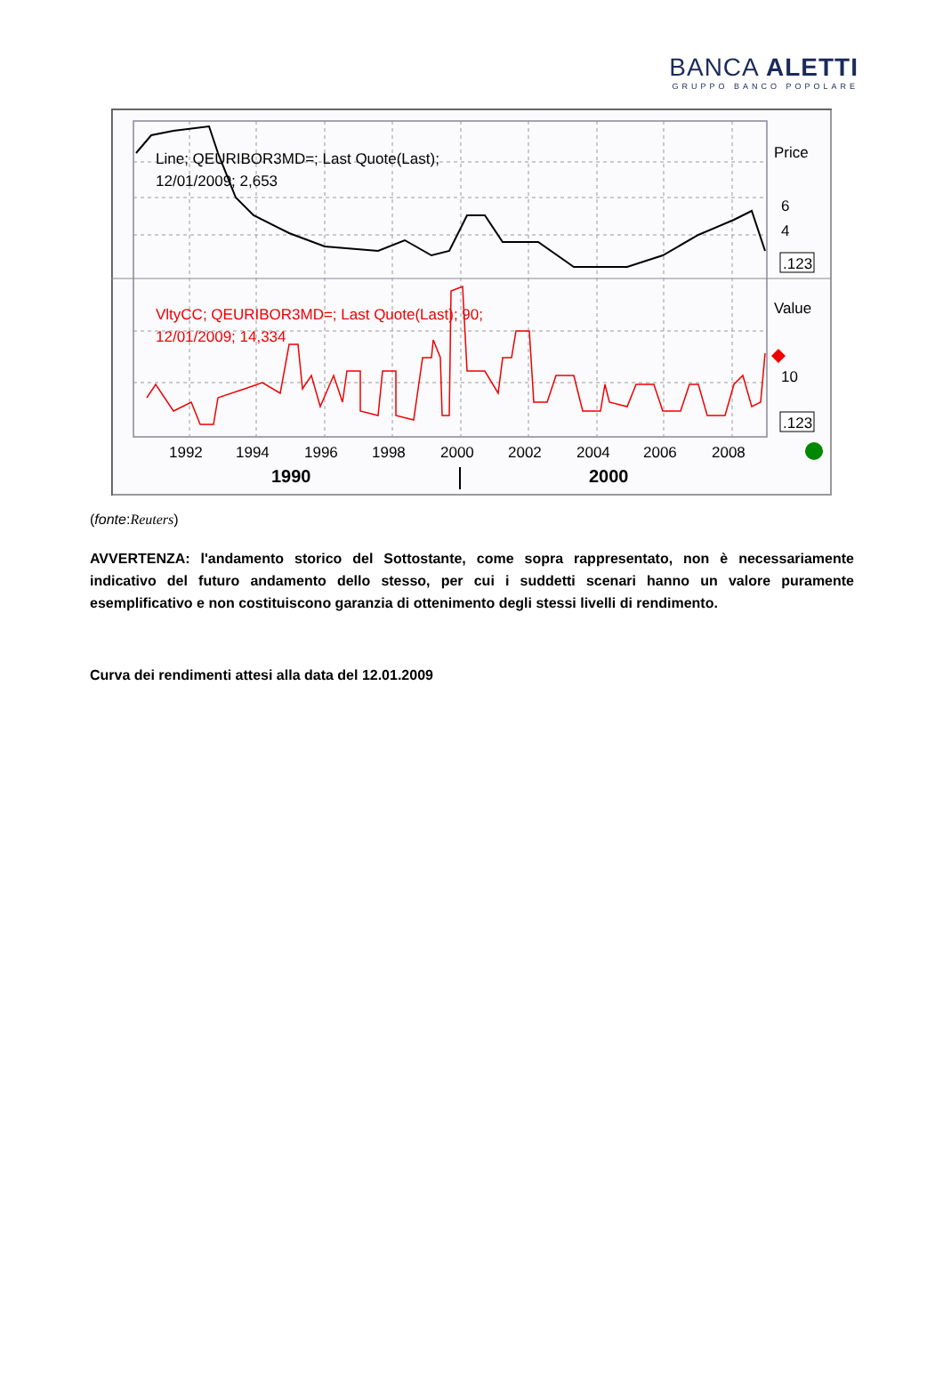BANCA ALETTI
GRUPPO BANCO POPOLARE
Line; QEURIBOR3MD=; Last Quote(Last);
12/01/2009; 2,653
VltyCC; QEURIBOR3MD=; Last Quote(Last); 90;
12/01/2009; 14,334
Price
6
4
.123
Value
10
.123
1992
1994
1996
1998
2000
2002
2004
2006
2008
1990
2000
(fonte:Reuters)
AVVERTENZA: l'andamento storico del Sottostante, come sopra rappresentato, non è necessariamente indicativo del futuro andamento dello stesso, per cui i suddetti scenari hanno un valore puramente esemplificativo e non costituiscono garanzia di ottenimento degli stessi livelli di rendimento.
Curva dei rendimenti attesi alla data del 12.01.2009